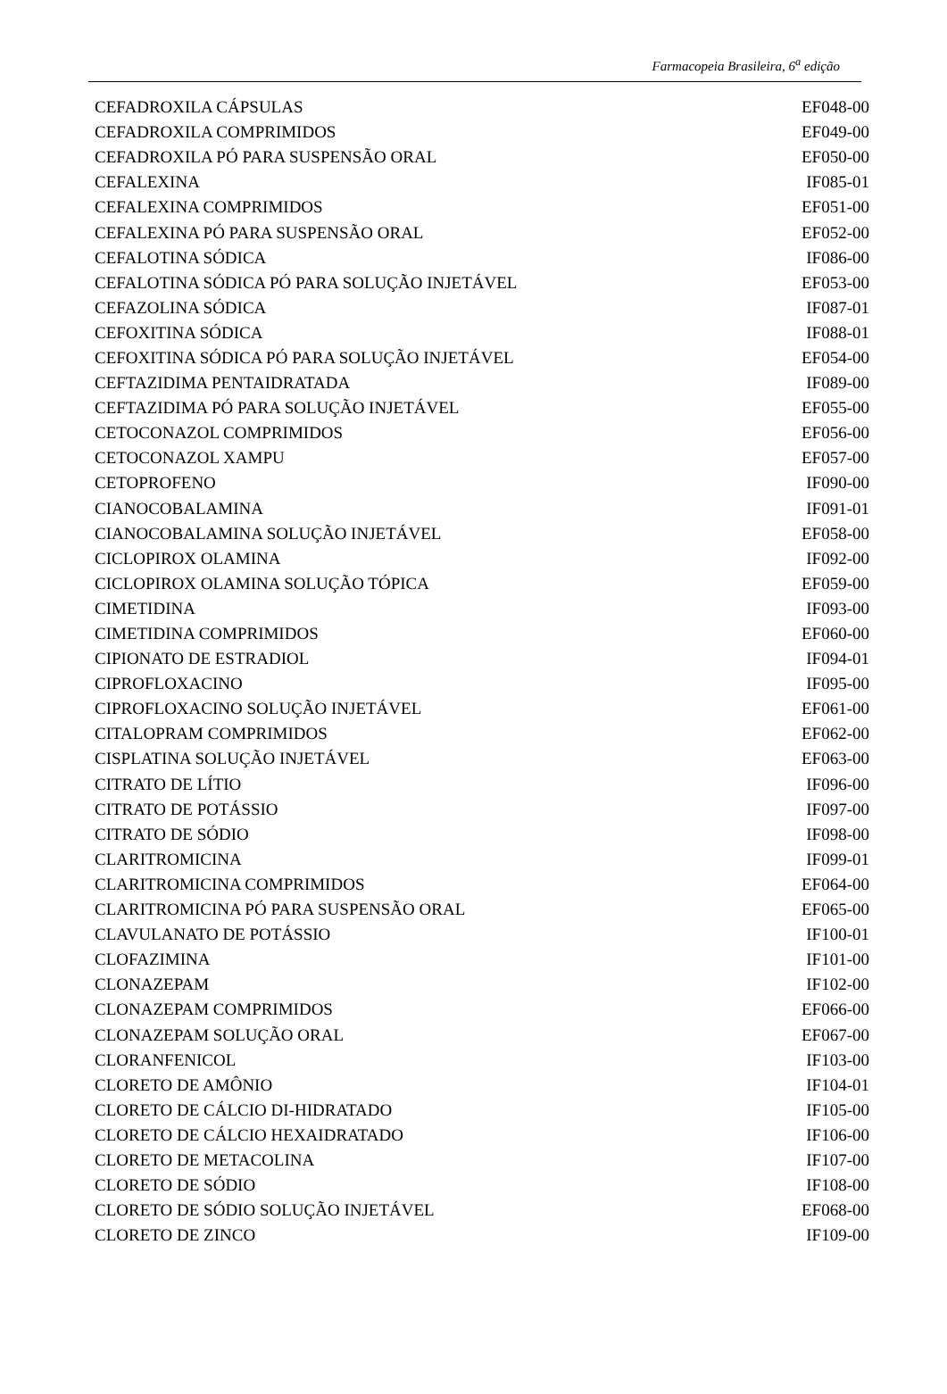Farmacopeia Brasileira, 6<sup>a</sup> edição
| CEFADROXILA CÁPSULAS | EF048-00 |
| CEFADROXILA COMPRIMIDOS | EF049-00 |
| CEFADROXILA PÓ PARA SUSPENSÃO ORAL | EF050-00 |
| CEFALEXINA | IF085-01 |
| CEFALEXINA COMPRIMIDOS | EF051-00 |
| CEFALEXINA PÓ PARA SUSPENSÃO ORAL | EF052-00 |
| CEFALOTINA SÓDICA | IF086-00 |
| CEFALOTINA SÓDICA PÓ PARA SOLUÇÃO INJETÁVEL | EF053-00 |
| CEFAZOLINA SÓDICA | IF087-01 |
| CEFOXITINA SÓDICA | IF088-01 |
| CEFOXITINA SÓDICA PÓ PARA SOLUÇÃO INJETÁVEL | EF054-00 |
| CEFTAZIDIMA PENTAIDRATADA | IF089-00 |
| CEFTAZIDIMA PÓ PARA SOLUÇÃO INJETÁVEL | EF055-00 |
| CETOCONAZOL COMPRIMIDOS | EF056-00 |
| CETOCONAZOL XAMPU | EF057-00 |
| CETOPROFENO | IF090-00 |
| CIANOCOBALAMINA | IF091-01 |
| CIANOCOBALAMINA SOLUÇÃO INJETÁVEL | EF058-00 |
| CICLOPIROX OLAMINA | IF092-00 |
| CICLOPIROX OLAMINA SOLUÇÃO TÓPICA | EF059-00 |
| CIMETIDINA | IF093-00 |
| CIMETIDINA COMPRIMIDOS | EF060-00 |
| CIPIONATO DE ESTRADIOL | IF094-01 |
| CIPROFLOXACINO | IF095-00 |
| CIPROFLOXACINO SOLUÇÃO INJETÁVEL | EF061-00 |
| CITALOPRAM COMPRIMIDOS | EF062-00 |
| CISPLATINA SOLUÇÃO INJETÁVEL | EF063-00 |
| CITRATO DE LÍTIO | IF096-00 |
| CITRATO DE POTÁSSIO | IF097-00 |
| CITRATO DE SÓDIO | IF098-00 |
| CLARITROMICINA | IF099-01 |
| CLARITROMICINA COMPRIMIDOS | EF064-00 |
| CLARITROMICINA PÓ PARA SUSPENSÃO ORAL | EF065-00 |
| CLAVULANATO DE POTÁSSIO | IF100-01 |
| CLOFAZIMINA | IF101-00 |
| CLONAZEPAM | IF102-00 |
| CLONAZEPAM COMPRIMIDOS | EF066-00 |
| CLONAZEPAM SOLUÇÃO ORAL | EF067-00 |
| CLORANFENICOL | IF103-00 |
| CLORETO DE AMÔNIO | IF104-01 |
| CLORETO DE CÁLCIO DI-HIDRATADO | IF105-00 |
| CLORETO DE CÁLCIO HEXAIDRATADO | IF106-00 |
| CLORETO DE METACOLINA | IF107-00 |
| CLORETO DE SÓDIO | IF108-00 |
| CLORETO DE SÓDIO SOLUÇÃO INJETÁVEL | EF068-00 |
| CLORETO DE ZINCO | IF109-00 |